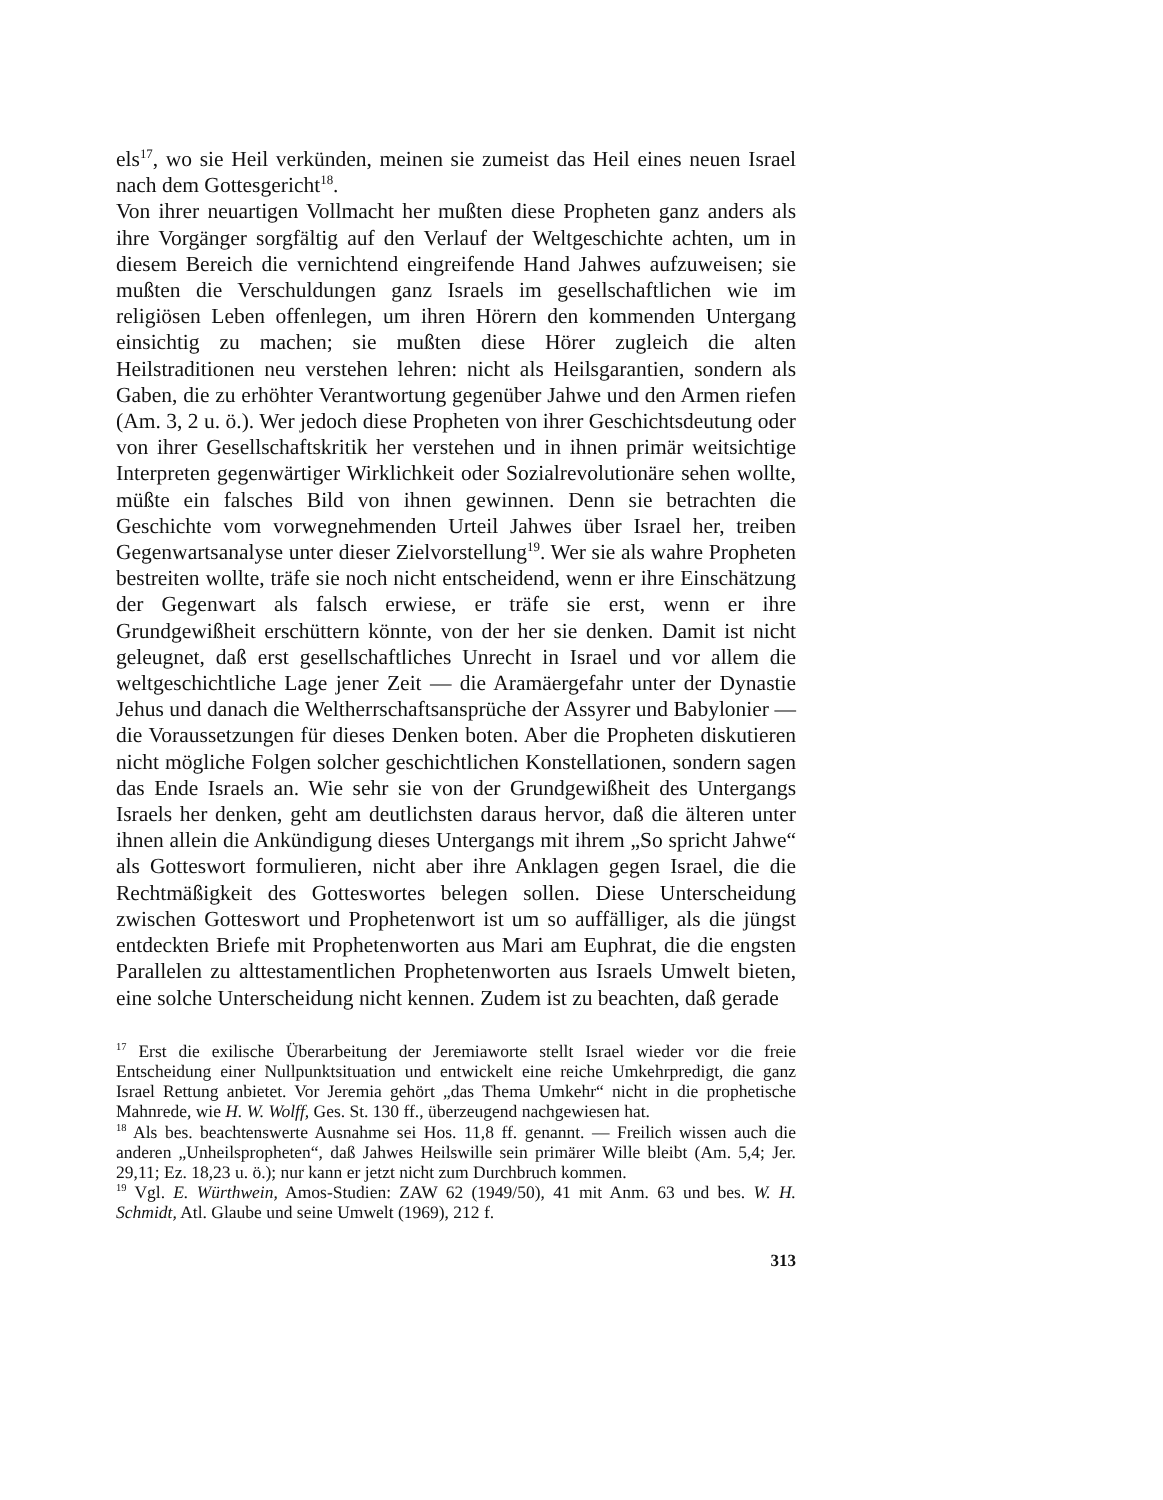els<sup>17</sup>, wo sie Heil verkünden, meinen sie zumeist das Heil eines neuen Israel nach dem Gottesgericht<sup>18</sup>.
Von ihrer neuartigen Vollmacht her mußten diese Propheten ganz anders als ihre Vorgänger sorgfältig auf den Verlauf der Weltgeschichte achten, um in diesem Bereich die vernichtend eingreifende Hand Jahwes aufzuweisen; sie mußten die Verschuldungen ganz Israels im gesellschaftlichen wie im religiösen Leben offenlegen, um ihren Hörern den kommenden Untergang einsichtig zu machen; sie mußten diese Hörer zugleich die alten Heilstraditionen neu verstehen lehren: nicht als Heilsgarantien, sondern als Gaben, die zu erhöhter Verantwortung gegenüber Jahwe und den Armen riefen (Am. 3, 2 u. ö.). Wer jedoch diese Propheten von ihrer Geschichtsdeutung oder von ihrer Gesellschaftskritik her verstehen und in ihnen primär weitsichtige Interpreten gegenwärtiger Wirklichkeit oder Sozialrevolutionäre sehen wollte, müßte ein falsches Bild von ihnen gewinnen. Denn sie betrachten die Geschichte vom vorwegnehmenden Urteil Jahwes über Israel her, treiben Gegenwartsanalyse unter dieser Zielvorstellung<sup>19</sup>. Wer sie als wahre Propheten bestreiten wollte, träfe sie noch nicht entscheidend, wenn er ihre Einschätzung der Gegenwart als falsch erwiese, er träfe sie erst, wenn er ihre Grundgewißheit erschüttern könnte, von der her sie denken. Damit ist nicht geleugnet, daß erst gesellschaftliches Unrecht in Israel und vor allem die weltgeschichtliche Lage jener Zeit — die Aramäergefahr unter der Dynastie Jehus und danach die Weltherrschaftsansprüche der Assyrer und Babylonier — die Voraussetzungen für dieses Denken boten. Aber die Propheten diskutieren nicht mögliche Folgen solcher geschichtlichen Konstellationen, sondern sagen das Ende Israels an. Wie sehr sie von der Grundgewißheit des Untergangs Israels her denken, geht am deutlichsten daraus hervor, daß die älteren unter ihnen allein die Ankündigung dieses Untergangs mit ihrem „So spricht Jahwe“ als Gotteswort formulieren, nicht aber ihre Anklagen gegen Israel, die die Rechtmäßigkeit des Gotteswortes belegen sollen. Diese Unterscheidung zwischen Gotteswort und Prophetenwort ist um so auffälliger, als die jüngst entdeckten Briefe mit Prophetenworten aus Mari am Euphrat, die die engsten Parallelen zu alttestamentlichen Prophetenworten aus Israels Umwelt bieten, eine solche Unterscheidung nicht kennen. Zudem ist zu beachten, daß gerade
<sup>17</sup> Erst die exilische Überarbeitung der Jeremiaworte stellt Israel wieder vor die freie Entscheidung einer Nullpunktsituation und entwickelt eine reiche Umkehrpredigt, die ganz Israel Rettung anbietet. Vor Jeremia gehört „das Thema Umkehr“ nicht in die prophetische Mahnrede, wie H. W. Wolff, Ges. St. 130 ff., überzeugend nachgewiesen hat.
<sup>18</sup> Als bes. beachtenswerte Ausnahme sei Hos. 11,8 ff. genannt. — Freilich wissen auch die anderen „Unheilspropheten“, daß Jahwes Heilswille sein primärer Wille bleibt (Am. 5,4; Jer. 29,11; Ez. 18,23 u. ö.); nur kann er jetzt nicht zum Durchbruch kommen.
<sup>19</sup> Vgl. E. Würthwein, Amos-Studien: ZAW 62 (1949/50), 41 mit Anm. 63 und bes. W. H. Schmidt, Atl. Glaube und seine Umwelt (1969), 212 f.
313